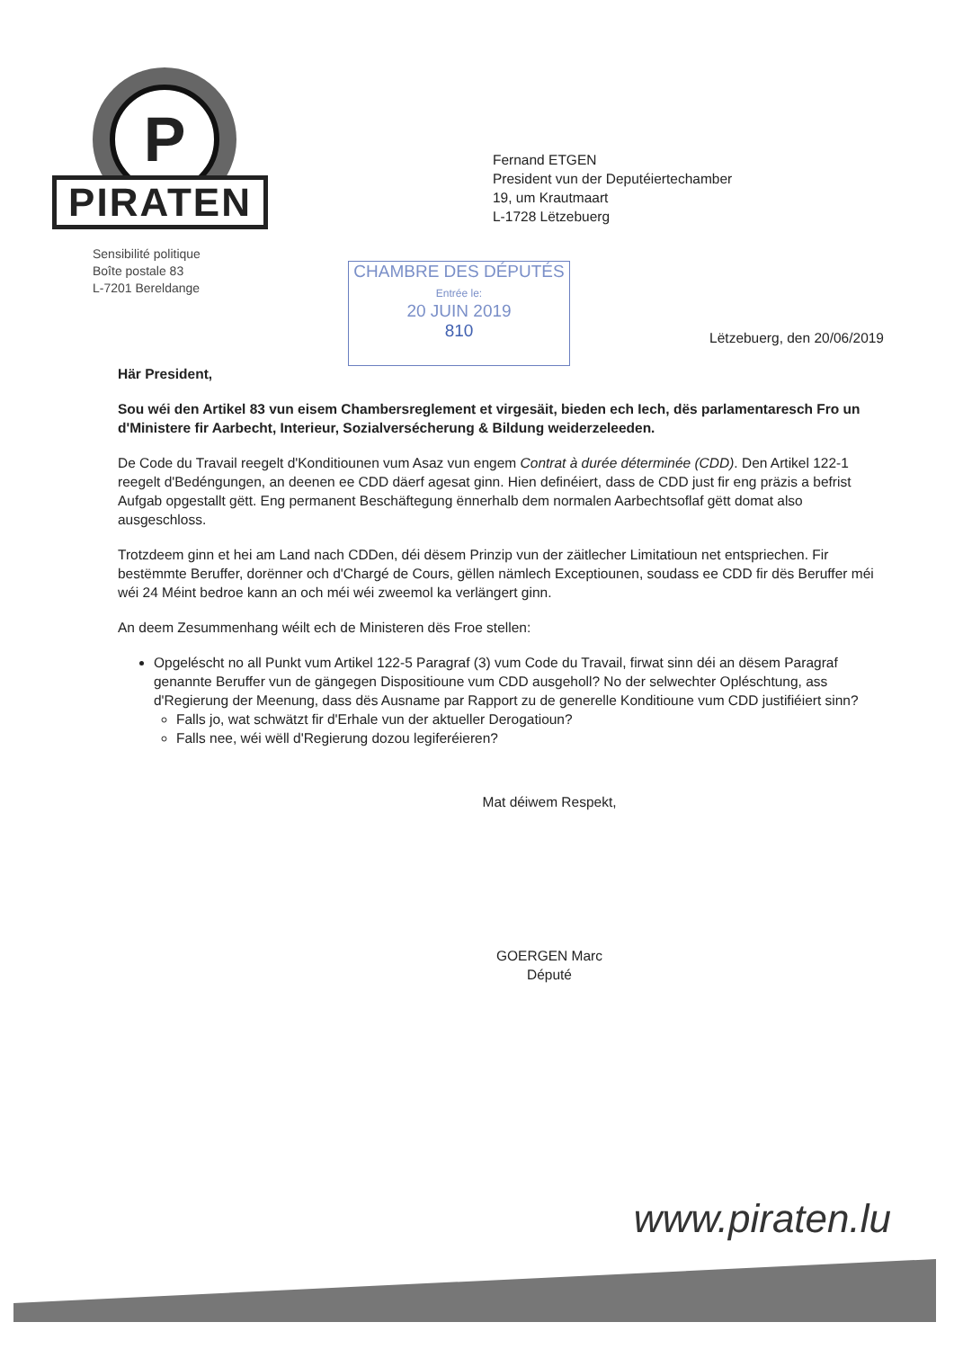P
PIRATEN
Sensibilité politique
Boîte postale 83
L-7201 Bereldange
Fernand ETGEN
President vun der Deputéiertechamber
19, um Krautmaart
L-1728 Lëtzebuerg
CHAMBRE DES DÉPUTÉS
Entrée le:
20 JUIN 2019
810
Lëtzebuerg, den 20/06/2019
Här President,
Sou wéi den Artikel 83 vun eisem Chambersreglement et virgesäit, bieden ech Iech, dës parlamentaresch Fro un d'Ministere fir Aarbecht, Interieur, Sozialversécherung & Bildung weiderzeleeden.
De Code du Travail reegelt d'Konditiounen vum Asaz vun engem Contrat à durée déterminée (CDD). Den Artikel 122-1 reegelt d'Bedéngungen, an deenen ee CDD däerf agesat ginn. Hien definéiert, dass de CDD just fir eng präzis a befrist Aufgab opgestallt gëtt. Eng permanent Beschäftegung ënnerhalb dem normalen Aarbechtsoflaf gëtt domat also ausgeschloss.
Trotzdeem ginn et hei am Land nach CDDen, déi dësem Prinzip vun der zäitlecher Limitatioun net entspriechen. Fir bestëmmte Beruffer, dorënner och d'Chargé de Cours, gëllen nämlech Exceptiounen, soudass ee CDD fir dës Beruffer méi wéi 24 Méint bedroe kann an och méi wéi zweemol ka verlängert ginn.
An deem Zesummenhang wéilt ech de Ministeren dës Froe stellen:
Opgeléscht no all Punkt vum Artikel 122-5 Paragraf (3) vum Code du Travail, firwat sinn déi an dësem Paragraf genannte Beruffer vun de gängegen Dispositioune vum CDD ausgeholl? No der selwechter Opléschtung, ass d'Regierung der Meenung, dass dës Ausname par Rapport zu de generelle Konditioune vum CDD justifiéiert sinn?
Falls jo, wat schwätzt fir d'Erhale vun der aktueller Derogatioun?
Falls nee, wéi wëll d'Regierung dozou legiferéieren?
Mat déiwem Respekt,
GOERGEN Marc
Député
www.piraten.lu